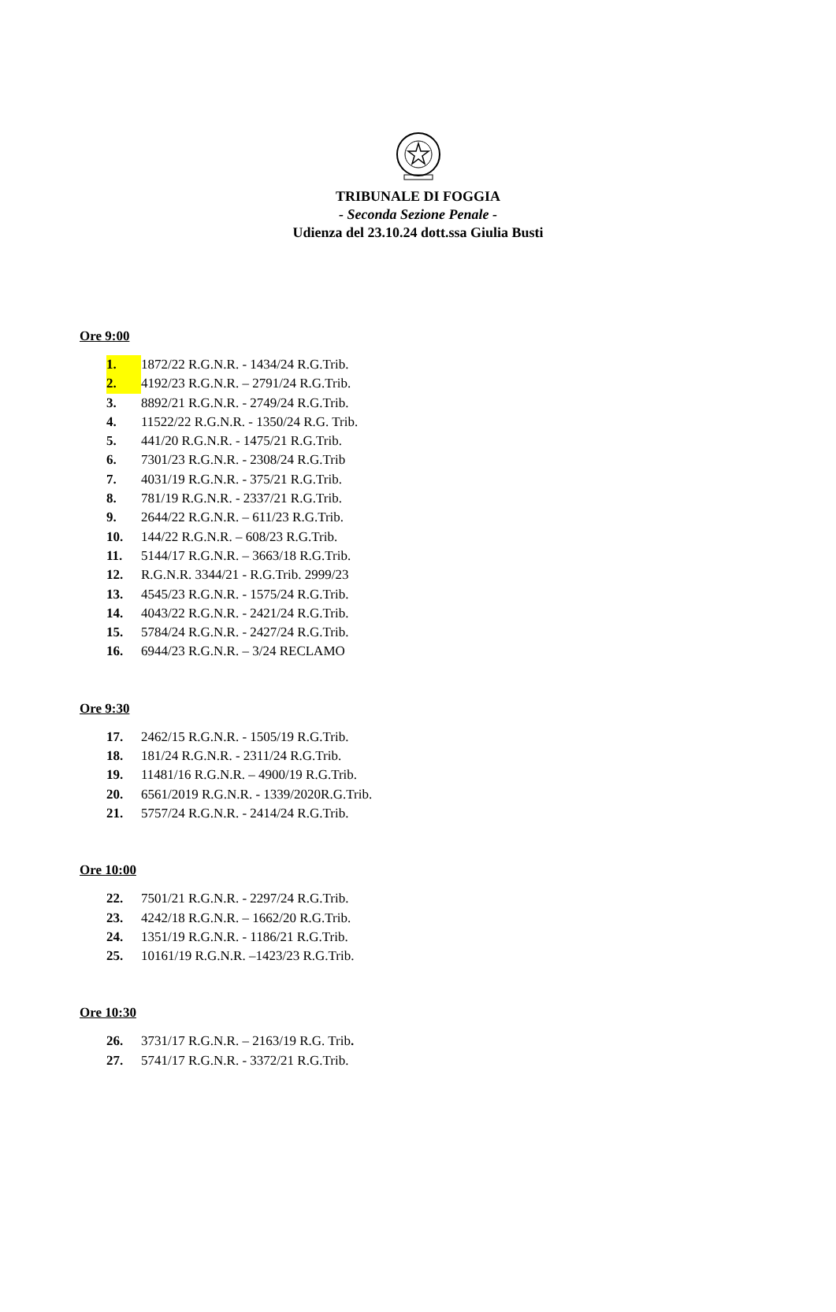TRIBUNALE DI FOGGIA
- Seconda Sezione Penale -
Udienza del 23.10.24 dott.ssa Giulia Busti
Ore 9:00
1. 1872/22 R.G.N.R. - 1434/24 R.G.Trib.
2. 4192/23 R.G.N.R. – 2791/24 R.G.Trib.
3. 8892/21 R.G.N.R. - 2749/24 R.G.Trib.
4. 11522/22 R.G.N.R. - 1350/24 R.G. Trib.
5. 441/20 R.G.N.R. - 1475/21 R.G.Trib.
6. 7301/23 R.G.N.R. - 2308/24 R.G.Trib
7. 4031/19 R.G.N.R. - 375/21 R.G.Trib.
8. 781/19 R.G.N.R. - 2337/21 R.G.Trib.
9. 2644/22 R.G.N.R. – 611/23 R.G.Trib.
10. 144/22 R.G.N.R. – 608/23 R.G.Trib.
11. 5144/17 R.G.N.R. – 3663/18 R.G.Trib.
12. R.G.N.R. 3344/21 - R.G.Trib. 2999/23
13. 4545/23 R.G.N.R. - 1575/24 R.G.Trib.
14. 4043/22 R.G.N.R. - 2421/24 R.G.Trib.
15. 5784/24 R.G.N.R. - 2427/24 R.G.Trib.
16. 6944/23 R.G.N.R. – 3/24 RECLAMO
Ore 9:30
17. 2462/15 R.G.N.R. - 1505/19 R.G.Trib.
18. 181/24 R.G.N.R. - 2311/24 R.G.Trib.
19. 11481/16 R.G.N.R. – 4900/19 R.G.Trib.
20. 6561/2019 R.G.N.R. - 1339/2020R.G.Trib.
21. 5757/24 R.G.N.R. - 2414/24 R.G.Trib.
Ore 10:00
22. 7501/21 R.G.N.R. - 2297/24 R.G.Trib.
23. 4242/18 R.G.N.R. – 1662/20 R.G.Trib.
24. 1351/19 R.G.N.R. - 1186/21 R.G.Trib.
25. 10161/19 R.G.N.R. –1423/23 R.G.Trib.
Ore 10:30
26. 3731/17 R.G.N.R. – 2163/19 R.G. Trib.
27. 5741/17 R.G.N.R. - 3372/21 R.G.Trib.